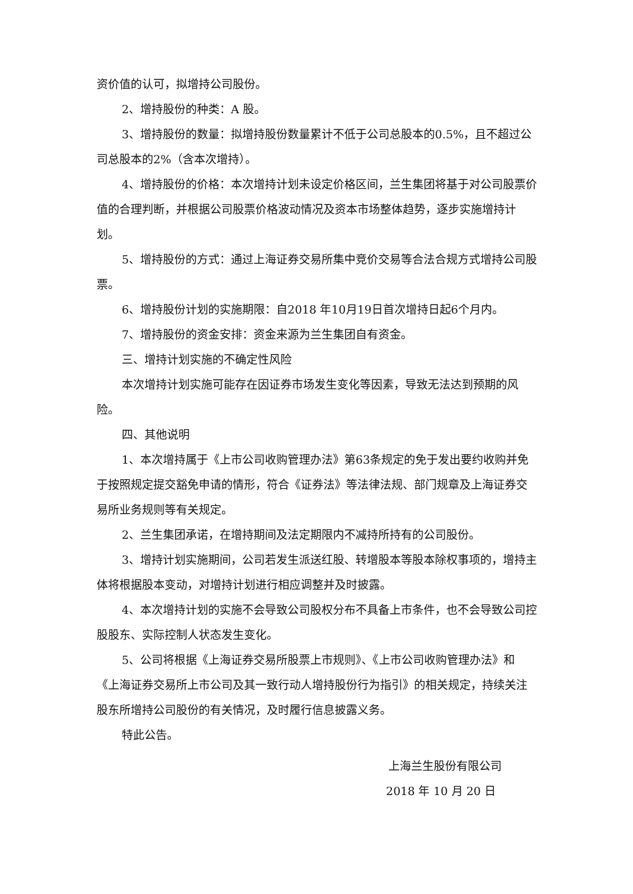资价值的认可，拟增持公司股份。
2、增持股份的种类：A 股。
3、增持股份的数量：拟增持股份数量累计不低于公司总股本的0.5%，且不超过公司总股本的2%（含本次增持）。
4、增持股份的价格：本次增持计划未设定价格区间，兰生集团将基于对公司股票价值的合理判断，并根据公司股票价格波动情况及资本市场整体趋势，逐步实施增持计划。
5、增持股份的方式：通过上海证券交易所集中竞价交易等合法合规方式增持公司股票。
6、增持股份计划的实施期限：自2018 年10月19日首次增持日起6个月内。
7、增持股份的资金安排：资金来源为兰生集团自有资金。
三、增持计划实施的不确定性风险
本次增持计划实施可能存在因证券市场发生变化等因素，导致无法达到预期的风险。
四、其他说明
1、本次增持属于《上市公司收购管理办法》第63条规定的免于发出要约收购并免于按照规定提交豁免申请的情形，符合《证券法》等法律法规、部门规章及上海证券交易所业务规则等有关规定。
2、兰生集团承诺，在增持期间及法定期限内不减持所持有的公司股份。
3、增持计划实施期间，公司若发生派送红股、转增股本等股本除权事项的，增持主体将根据股本变动，对增持计划进行相应调整并及时披露。
4、本次增持计划的实施不会导致公司股权分布不具备上市条件，也不会导致公司控股股东、实际控制人状态发生变化。
5、公司将根据《上海证券交易所股票上市规则》、《上市公司收购管理办法》和《上海证券交易所上市公司及其一致行动人增持股份行为指引》的相关规定，持续关注股东所增持公司股份的有关情况，及时履行信息披露义务。
特此公告。
上海兰生股份有限公司
2018 年 10 月 20 日